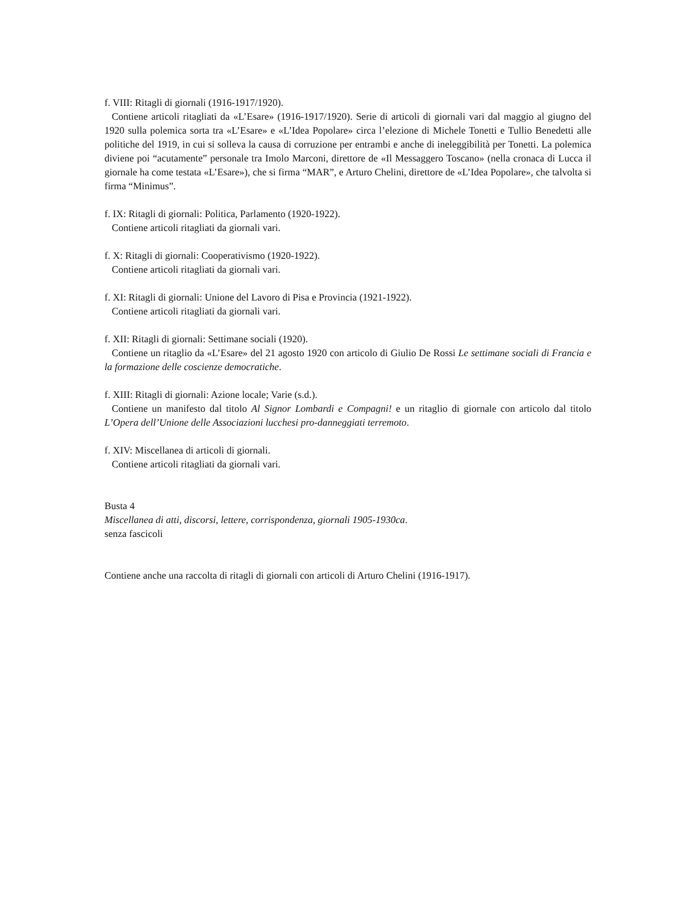f. VIII: Ritagli di giornali (1916-1917/1920).
Contiene articoli ritagliati da «L’Esare» (1916-1917/1920). Serie di articoli di giornali vari dal maggio al giugno del 1920 sulla polemica sorta tra «L’Esare» e «L’Idea Popolare» circa l’elezione di Michele Tonetti e Tullio Benedetti alle politiche del 1919, in cui si solleva la causa di corruzione per entrambi e anche di ineleggibilità per Tonetti. La polemica diviene poi “acutamente” personale tra Imolo Marconi, direttore de «Il Messaggero Toscano» (nella cronaca di Lucca il giornale ha come testata «L’Esare»), che si firma “MAR”, e Arturo Chelini, direttore de «L’Idea Popolare», che talvolta si firma “Minimus”.
f. IX: Ritagli di giornali: Politica, Parlamento (1920-1922).
Contiene articoli ritagliati da giornali vari.
f. X: Ritagli di giornali: Cooperativismo (1920-1922).
Contiene articoli ritagliati da giornali vari.
f. XI: Ritagli di giornali: Unione del Lavoro di Pisa e Provincia (1921-1922).
Contiene articoli ritagliati da giornali vari.
f. XII: Ritagli di giornali: Settimane sociali (1920).
Contiene un ritaglio da «L’Esare» del 21 agosto 1920 con articolo di Giulio De Rossi Le settimane sociali di Francia e la formazione delle coscienze democratiche.
f. XIII: Ritagli di giornali: Azione locale; Varie (s.d.).
Contiene un manifesto dal titolo Al Signor Lombardi e Compagni! e un ritaglio di giornale con articolo dal titolo L’Opera dell’Unione delle Associazioni lucchesi pro-danneggiati terremoto.
f. XIV: Miscellanea di articoli di giornali.
Contiene articoli ritagliati da giornali vari.
Busta 4
Miscellanea di atti, discorsi, lettere, corrispondenza, giornali 1905-1930ca.
senza fascicoli
Contiene anche una raccolta di ritagli di giornali con articoli di Arturo Chelini (1916-1917).